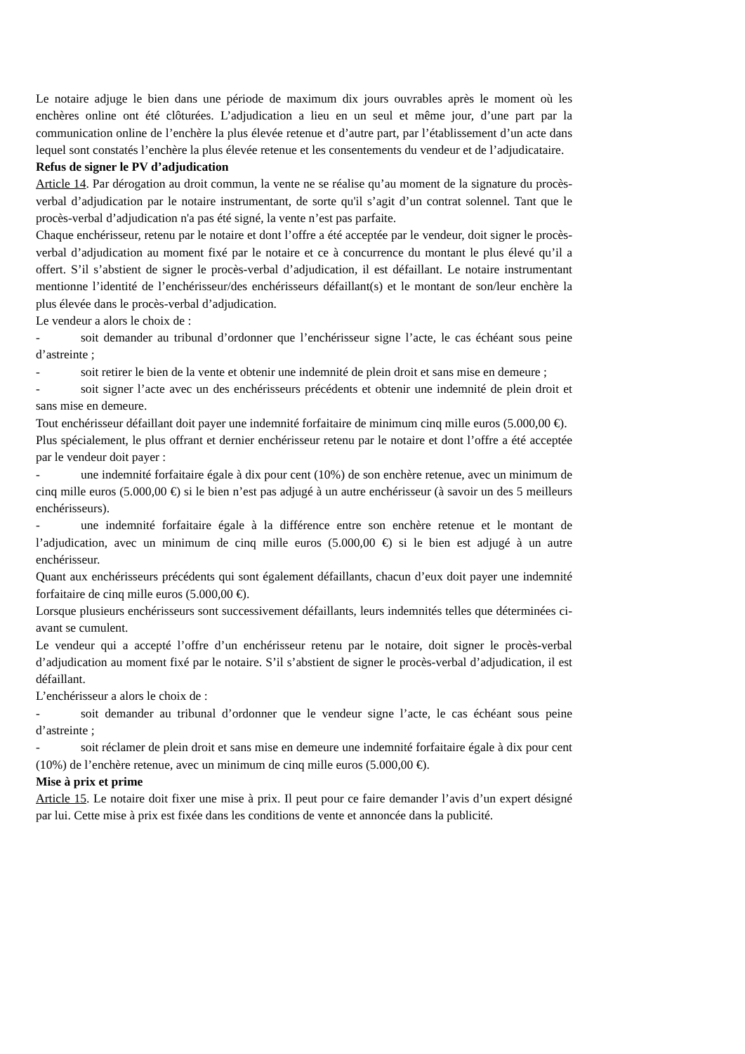Le notaire adjuge le bien dans une période de maximum dix jours ouvrables après le moment où les enchères online ont été clôturées. L’adjudication a lieu en un seul et même jour, d’une part par la communication online de l’enchère la plus élevée retenue et d’autre part, par l’établissement d’un acte dans lequel sont constatés l’enchère la plus élevée retenue et les consentements du vendeur et de l’adjudicataire.
Refus de signer le PV d’adjudication
Article 14. Par dérogation au droit commun, la vente ne se réalise qu’au moment de la signature du procès-verbal d’adjudication par le notaire instrumentant, de sorte qu'il s’agit d’un contrat solennel. Tant que le procès-verbal d’adjudication n'a pas été signé, la vente n’est pas parfaite.
Chaque enchérisseur, retenu par le notaire et dont l’offre a été acceptée par le vendeur, doit signer le procès-verbal d’adjudication au moment fixé par le notaire et ce à concurrence du montant le plus élevé qu’il a offert. S’il s’abstient de signer le procès-verbal d’adjudication, il est défaillant. Le notaire instrumentant mentionne l’identité de l’enchérisseur/des enchérisseurs défaillant(s) et le montant de son/leur enchère la plus élevée dans le procès-verbal d’adjudication.
Le vendeur a alors le choix de :
- soit demander au tribunal d’ordonner que l’enchérisseur signe l’acte, le cas échéant sous peine d’astreinte ;
- soit retirer le bien de la vente et obtenir une indemnité de plein droit et sans mise en demeure ;
- soit signer l’acte avec un des enchérisseurs précédents et obtenir une indemnité de plein droit et sans mise en demeure.
Tout enchérisseur défaillant doit payer une indemnité forfaitaire de minimum cinq mille euros (5.000,00 €).
Plus spécialement, le plus offrant et dernier enchérisseur retenu par le notaire et dont l’offre a été acceptée par le vendeur doit payer :
- une indemnité forfaitaire égale à dix pour cent (10%) de son enchère retenue, avec un minimum de cinq mille euros (5.000,00 €) si le bien n’est pas adjugé à un autre enchérisseur (à savoir un des 5 meilleurs enchérisseurs).
- une indemnité forfaitaire égale à la différence entre son enchère retenue et le montant de l’adjudication, avec un minimum de cinq mille euros (5.000,00 €) si le bien est adjugé à un autre enchérisseur.
Quant aux enchérisseurs précédents qui sont également défaillants, chacun d’eux doit payer une indemnité forfaitaire de cinq mille euros (5.000,00 €).
Lorsque plusieurs enchérisseurs sont successivement défaillants, leurs indemnités telles que déterminées ci-avant se cumulent.
Le vendeur qui a accepté l’offre d’un enchérisseur retenu par le notaire, doit signer le procès-verbal d’adjudication au moment fixé par le notaire. S’il s’abstient de signer le procès-verbal d’adjudication, il est défaillant.
L’enchérisseur a alors le choix de :
- soit demander au tribunal d’ordonner que le vendeur signe l’acte, le cas échéant sous peine d’astreinte ;
- soit réclamer de plein droit et sans mise en demeure une indemnité forfaitaire égale à dix pour cent (10%) de l’enchère retenue, avec un minimum de cinq mille euros (5.000,00 €).
Mise à prix et prime
Article 15. Le notaire doit fixer une mise à prix. Il peut pour ce faire demander l’avis d’un expert désigné par lui. Cette mise à prix est fixée dans les conditions de vente et annoncée dans la publicité.